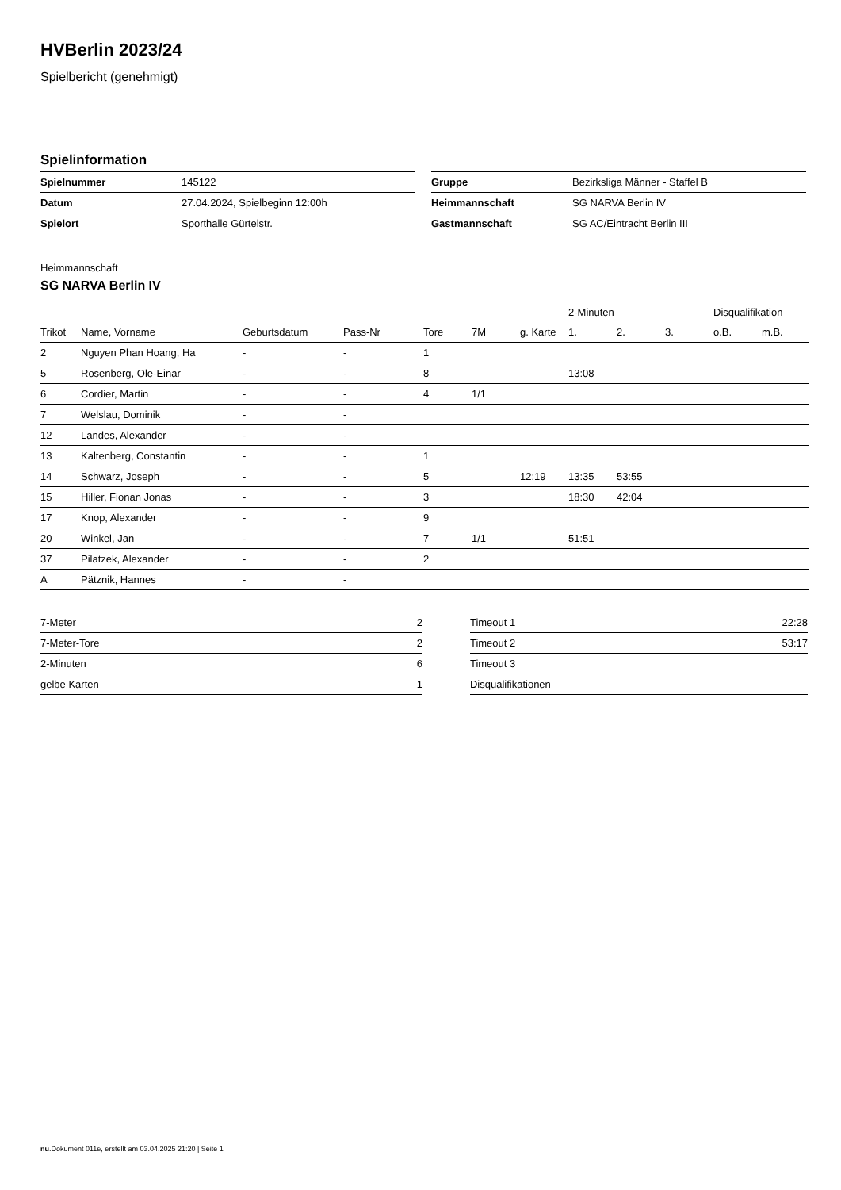HVBerlin 2023/24
Spielbericht (genehmigt)
Spielinformation
| Spielnummer | 145122 |
| Datum | 27.04.2024, Spielbeginn 12:00h |
| Spielort | Sporthalle Gürtelstr. |
| Gruppe | Bezirksliga Männer - Staffel B |
| Heimmannschaft | SG NARVA Berlin IV |
| Gastmannschaft | SG AC/Eintracht Berlin III |
Heimmannschaft
SG NARVA Berlin IV
| | | | | | | | 2-Minuten | | | Disqualifikation | |
| --- | --- | --- | --- | --- | --- | --- | --- | --- | --- | --- | --- |
| Trikot | Name, Vorname | Geburtsdatum | Pass-Nr | Tore | 7M | g. Karte | 1. | 2. | 3. | o.B. | m.B. |
| 2 | Nguyen Phan Hoang, Ha | - | - | 1 | | | | | | | |
| 5 | Rosenberg, Ole-Einar | - | - | 8 | | | 13:08 | | | | |
| 6 | Cordier, Martin | - | - | 4 | 1/1 | | | | | | |
| 7 | Welslau, Dominik | - | - | | | | | | | | |
| 12 | Landes, Alexander | - | - | | | | | | | | |
| 13 | Kaltenberg, Constantin | - | - | 1 | | | | | | | |
| 14 | Schwarz, Joseph | - | - | 5 | | 12:19 | 13:35 | 53:55 | | | |
| 15 | Hiller, Fionan Jonas | - | - | 3 | | | 18:30 | 42:04 | | | |
| 17 | Knop, Alexander | - | - | 9 | | | | | | | |
| 20 | Winkel, Jan | - | - | 7 | 1/1 | | 51:51 | | | | |
| 37 | Pilatzek, Alexander | - | - | 2 | | | | | | | |
| A | Pätznik, Hannes | - | - | | | | | | | | |
| 7-Meter | 2 |
| 7-Meter-Tore | 2 |
| 2-Minuten | 6 |
| gelbe Karten | 1 |
| Timeout 1 | 22:28 |
| Timeout 2 | 53:17 |
| Timeout 3 | |
| Disqualifikationen | |
nu.Dokument 011e, erstellt am 03.04.2025 21:20 | Seite 1